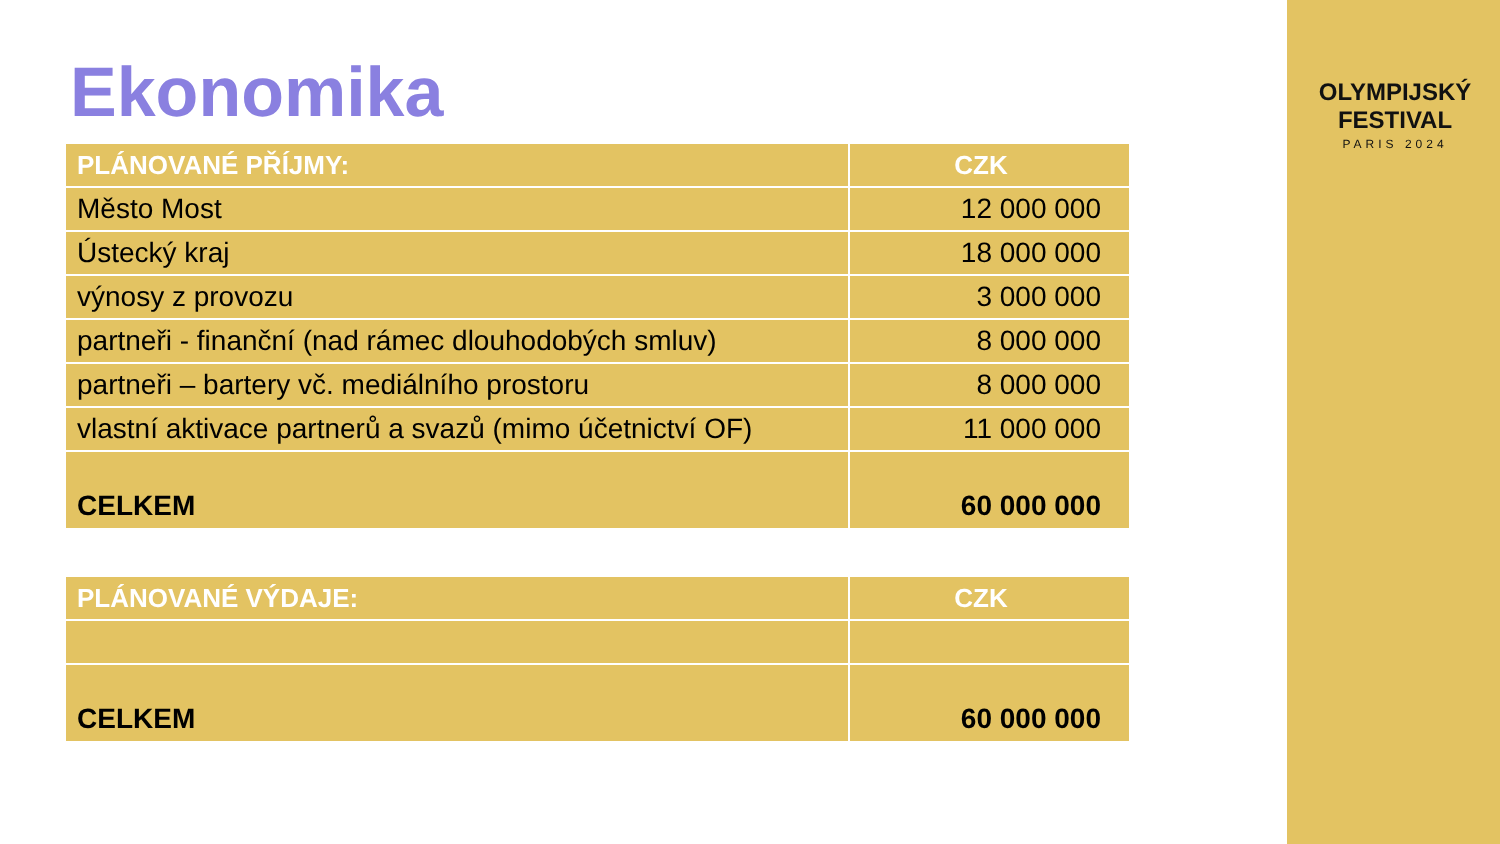Ekonomika
| PLÁNOVANÉ PŘÍJMY: | CZK |
| --- | --- |
| Město Most | 12 000 000 |
| Ústecký kraj | 18 000 000 |
| výnosy z provozu | 3 000 000 |
| partneři - finanční (nad rámec dlouhodobých smluv) | 8 000 000 |
| partneři – bartery vč. mediálního prostoru | 8 000 000 |
| vlastní aktivace partnerů a svazů (mimo účetnictví OF) | 11 000 000 |
| CELKEM | 60 000 000 |
| PLÁNOVANÉ VÝDAJE: | CZK |
| --- | --- |
| CELKEM | 60 000 000 |
OLYMPIJSKÝ FESTIVAL
PARIS 2024